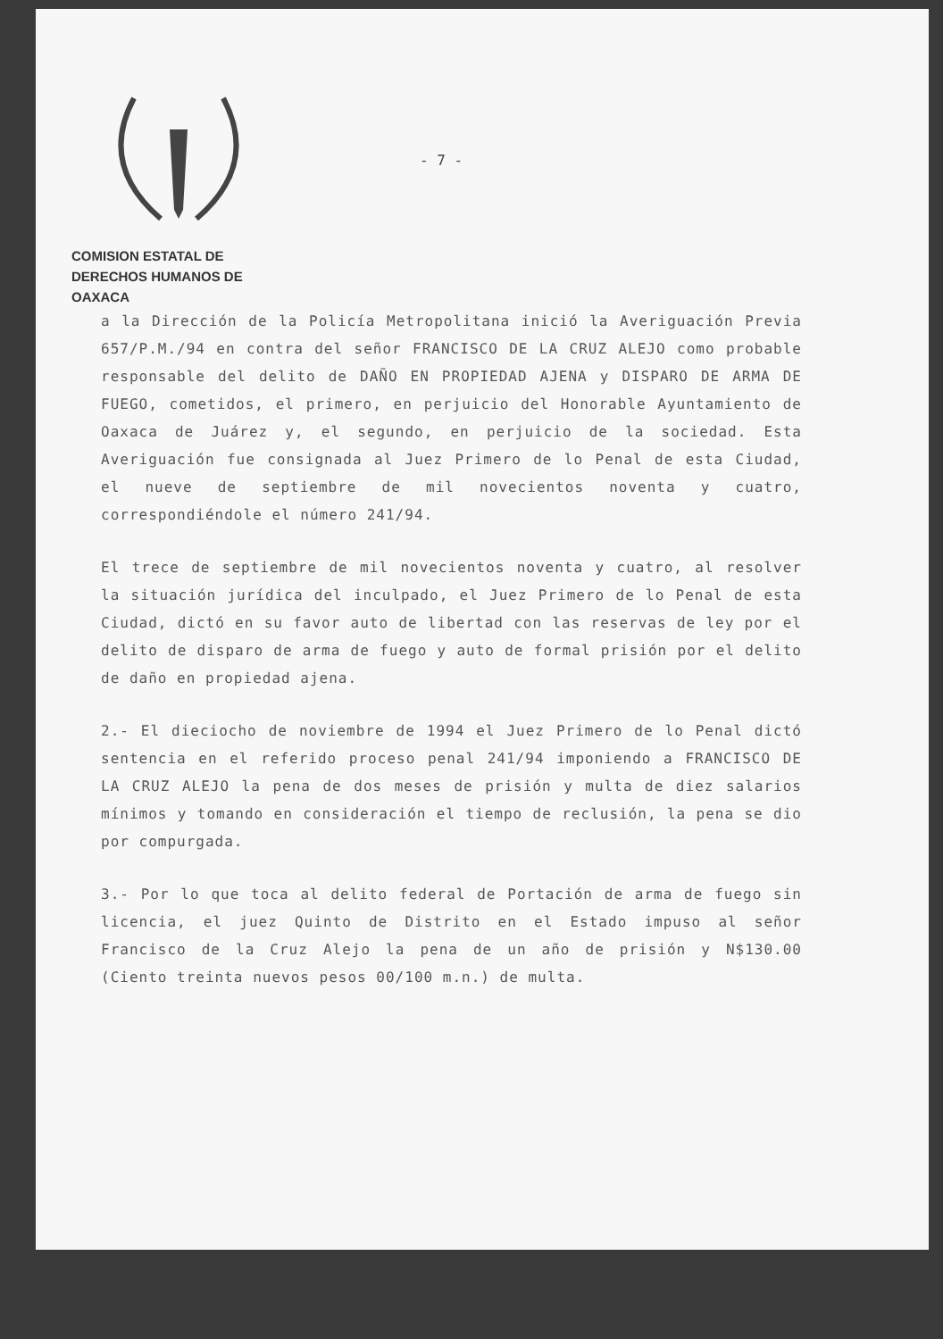COMISION ESTATAL DE
DERECHOS HUMANOS DE OAXACA
- 7 -
a la Dirección de la Policía Metropolitana inició la Averiguación Previa 657/P.M./94 en contra del señor FRANCISCO DE LA CRUZ ALEJO como probable responsable del delito de DAÑO EN PROPIEDAD AJENA y DISPARO DE ARMA DE FUEGO, cometidos, el primero, en perjuicio del Honorable Ayuntamiento de Oaxaca de Juárez y, el segundo, en perjuicio de la sociedad. Esta Averiguación fue consignada al Juez Primero de lo Penal de esta Ciudad, el nueve de septiembre de mil novecientos noventa y cuatro, correspondiéndole el número 241/94.
El trece de septiembre de mil novecientos noventa y cuatro, al resolver la situación jurídica del inculpado, el Juez Primero de lo Penal de esta Ciudad, dictó en su favor auto de libertad con las reservas de ley por el delito de disparo de arma de fuego y auto de formal prisión por el delito de daño en propiedad ajena.
2.- El dieciocho de noviembre de 1994 el Juez Primero de lo Penal dictó sentencia en el referido proceso penal 241/94 imponiendo a FRANCISCO DE LA CRUZ ALEJO la pena de dos meses de prisión y multa de diez salarios mínimos y tomando en consideración el tiempo de reclusión, la pena se dio por compurgada.
3.- Por lo que toca al delito federal de Portación de arma de fuego sin licencia, el juez Quinto de Distrito en el Estado impuso al señor Francisco de la Cruz Alejo la pena de un año de prisión y N$130.00 (Ciento treinta nuevos pesos 00/100 m.n.) de multa.